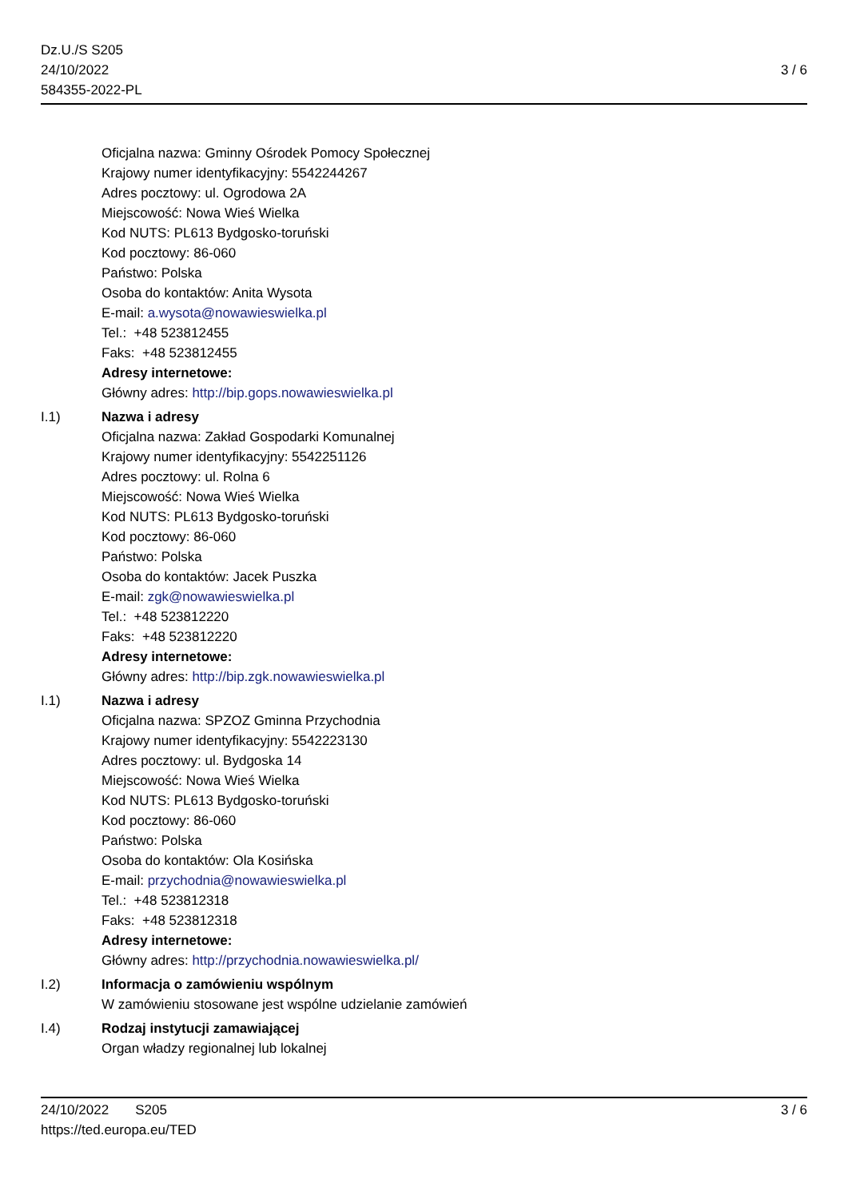Dz.U./S S205
24/10/2022
584355-2022-PL
3 / 6
Oficjalna nazwa: Gminny Ośrodek Pomocy Społecznej
Krajowy numer identyfikacyjny: 5542244267
Adres pocztowy: ul. Ogrodowa 2A
Miejscowość: Nowa Wieś Wielka
Kod NUTS: PL613 Bydgosko-toruński
Kod pocztowy: 86-060
Państwo: Polska
Osoba do kontaktów: Anita Wysota
E-mail: a.wysota@nowawieswielka.pl
Tel.: +48 523812455
Faks: +48 523812455
Adresy internetowe:
Główny adres: http://bip.gops.nowawieswielka.pl
I.1) Nazwa i adresy
Oficjalna nazwa: Zakład Gospodarki Komunalnej
Krajowy numer identyfikacyjny: 5542251126
Adres pocztowy: ul. Rolna 6
Miejscowość: Nowa Wieś Wielka
Kod NUTS: PL613 Bydgosko-toruński
Kod pocztowy: 86-060
Państwo: Polska
Osoba do kontaktów: Jacek Puszka
E-mail: zgk@nowawieswielka.pl
Tel.: +48 523812220
Faks: +48 523812220
Adresy internetowe:
Główny adres: http://bip.zgk.nowawieswielka.pl
I.1) Nazwa i adresy
Oficjalna nazwa: SPZOZ Gminna Przychodnia
Krajowy numer identyfikacyjny: 5542223130
Adres pocztowy: ul. Bydgoska 14
Miejscowość: Nowa Wieś Wielka
Kod NUTS: PL613 Bydgosko-toruński
Kod pocztowy: 86-060
Państwo: Polska
Osoba do kontaktów: Ola Kosińska
E-mail: przychodnia@nowawieswielka.pl
Tel.: +48 523812318
Faks: +48 523812318
Adresy internetowe:
Główny adres: http://przychodnia.nowawieswielka.pl/
I.2) Informacja o zamówieniu wspólnym
W zamówieniu stosowane jest wspólne udzielanie zamówień
I.4) Rodzaj instytucji zamawiającej
Organ władzy regionalnej lub lokalnej
24/10/2022 S205
https://ted.europa.eu/TED
3 / 6